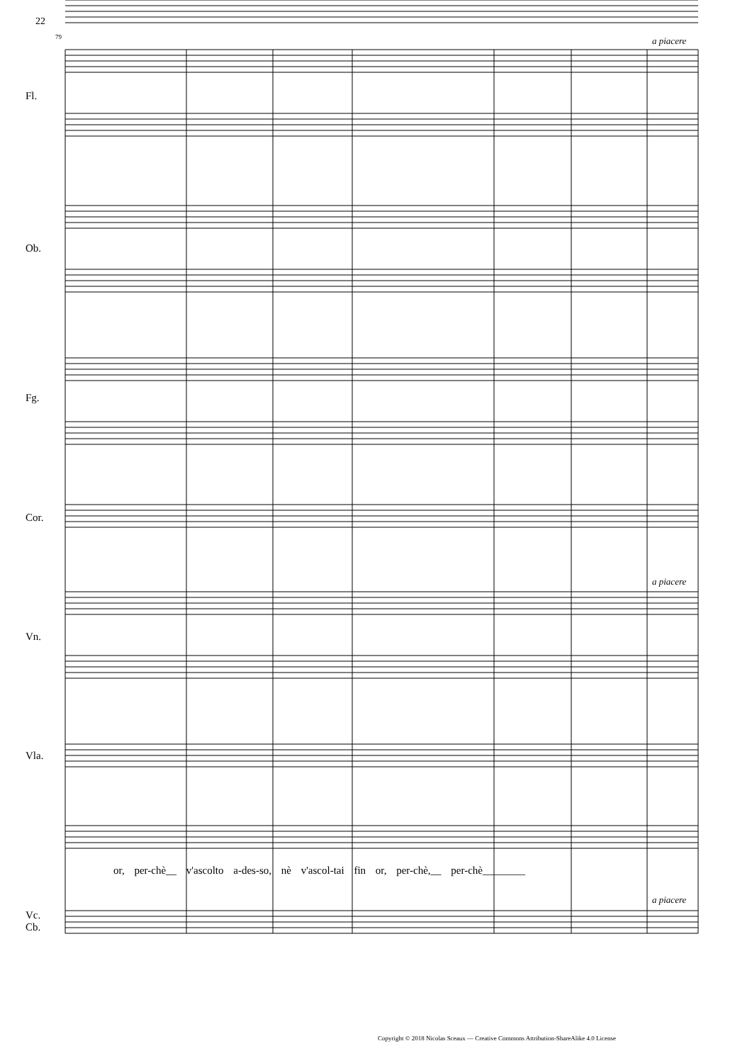22
79 a piacere
Fl.
Ob.
Fg.
Cor.
a piacere
Vn.
Vla.
or, per-chè__ v'ascolto a-des-so, nè v'ascol-tai fin or, per-chè,__ per-chè________
a piacere
Vc.
Cb.
Copyright © 2018 Nicolas Sceaux — Creative Commons Attribution-ShareAlike 4.0 License